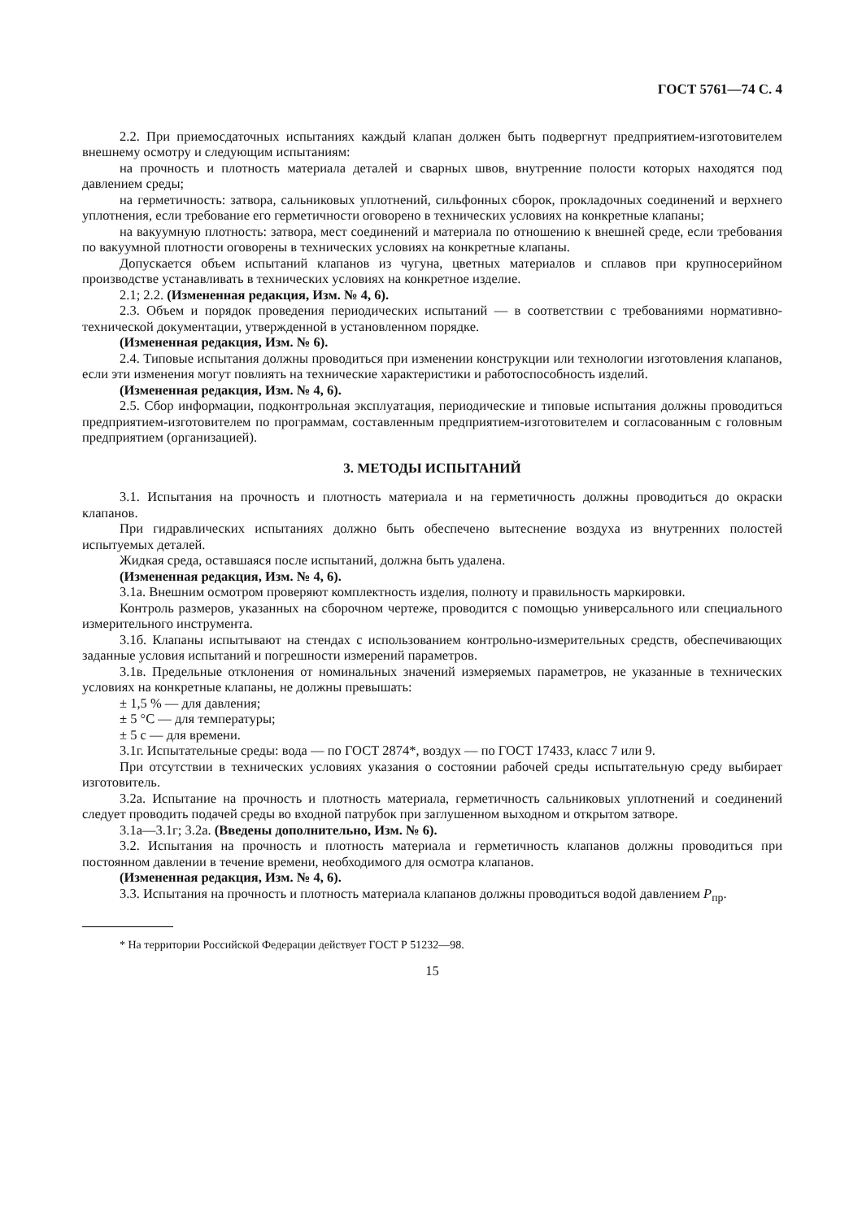ГОСТ 5761—74 С. 4
2.2. При приемосдаточных испытаниях каждый клапан должен быть подвергнут предприятием-изготовителем внешнему осмотру и следующим испытаниям:
на прочность и плотность материала деталей и сварных швов, внутренние полости которых находятся под давлением среды;
на герметичность: затвора, сальниковых уплотнений, сильфонных сборок, прокладочных соединений и верхнего уплотнения, если требование его герметичности оговорено в технических условиях на конкретные клапаны;
на вакуумную плотность: затвора, мест соединений и материала по отношению к внешней среде, если требования по вакуумной плотности оговорены в технических условиях на конкретные клапаны.
Допускается объем испытаний клапанов из чугуна, цветных материалов и сплавов при крупносерийном производстве устанавливать в технических условиях на конкретное изделие.
2.1; 2.2. (Измененная редакция, Изм. № 4, 6).
2.3. Объем и порядок проведения периодических испытаний — в соответствии с требованиями нормативно-технической документации, утвержденной в установленном порядке.
(Измененная редакция, Изм. № 6).
2.4. Типовые испытания должны проводиться при изменении конструкции или технологии изготовления клапанов, если эти изменения могут повлиять на технические характеристики и работоспособность изделий.
(Измененная редакция, Изм. № 4, 6).
2.5. Сбор информации, подконтрольная эксплуатация, периодические и типовые испытания должны проводиться предприятием-изготовителем по программам, составленным предприятием-изготовителем и согласованным с головным предприятием (организацией).
3. МЕТОДЫ ИСПЫТАНИЙ
3.1. Испытания на прочность и плотность материала и на герметичность должны проводиться до окраски клапанов.
При гидравлических испытаниях должно быть обеспечено вытеснение воздуха из внутренних полостей испытуемых деталей.
Жидкая среда, оставшаяся после испытаний, должна быть удалена.
(Измененная редакция, Изм. № 4, 6).
3.1а. Внешним осмотром проверяют комплектность изделия, полноту и правильность маркировки.
Контроль размеров, указанных на сборочном чертеже, проводится с помощью универсального или специального измерительного инструмента.
3.1б. Клапаны испытывают на стендах с использованием контрольно-измерительных средств, обеспечивающих заданные условия испытаний и погрешности измерений параметров.
3.1в. Предельные отклонения от номинальных значений измеряемых параметров, не указанные в технических условиях на конкретные клапаны, не должны превышать:
± 1,5 % — для давления;
± 5 °С — для температуры;
± 5 с — для времени.
3.1г. Испытательные среды: вода — по ГОСТ 2874*, воздух — по ГОСТ 17433, класс 7 или 9.
При отсутствии в технических условиях указания о состоянии рабочей среды испытательную среду выбирает изготовитель.
3.2а. Испытание на прочность и плотность материала, герметичность сальниковых уплотнений и соединений следует проводить подачей среды во входной патрубок при заглушенном выходном и открытом затворе.
3.1а—3.1г; 3.2а. (Введены дополнительно, Изм. № 6).
3.2. Испытания на прочность и плотность материала и герметичность клапанов должны проводиться при постоянном давлении в течение времени, необходимого для осмотра клапанов.
(Измененная редакция, Изм. № 4, 6).
3.3. Испытания на прочность и плотность материала клапанов должны проводиться водой давлением P<sub>пр</sub>.
* На территории Российской Федерации действует ГОСТ Р 51232—98.
15